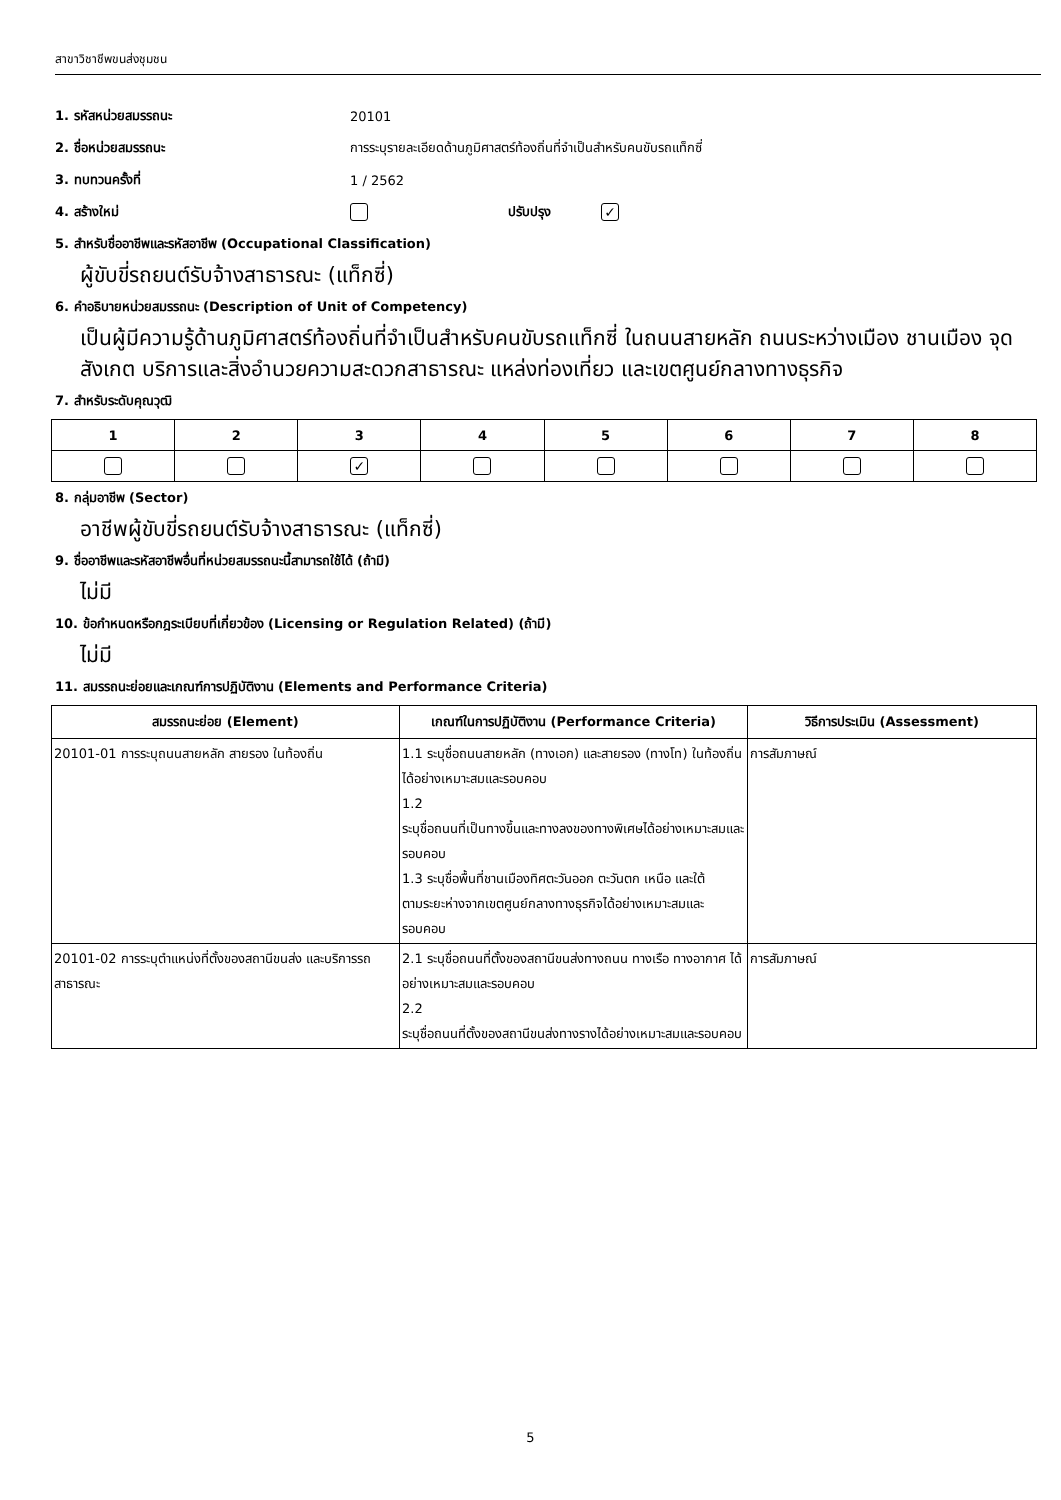สาขาวิชาชีพขนส่งชุมชน
1. รหัสหน่วยสมรรถนะ 20101
2. ชื่อหน่วยสมรรถนะ การระบุรายละเอียดด้านภูมิศาสตร์ท้องถิ่นที่จำเป็นสำหรับคนขับรถแท็กซี่
3. ทบทวนครั้งที่ 1 / 2562
4. สร้างใหม่ ปรับปรุง ✓
5. สำหรับชื่ออาชีพและรหัสอาชีพ (Occupational Classification)
ผู้ขับขี่รถยนต์รับจ้างสาธารณะ (แท็กซี่)
6. คำอธิบายหน่วยสมรรถนะ (Description of Unit of Competency)
เป็นผู้มีความรู้ด้านภูมิศาสตร์ท้องถิ่นที่จำเป็นสำหรับคนขับรถแท็กซี่ ในถนนสายหลัก ถนนระหว่างเมือง ชานเมือง จุดสังเกต บริการและสิ่งอำนวยความสะดวกสาธารณะ แหล่งท่องเที่ยว และเขตศูนย์กลางทางธุรกิจ
7. สำหรับระดับคุณวุฒิ
| 1 | 2 | 3 | 4 | 5 | 6 | 7 | 8 |
| --- | --- | --- | --- | --- | --- | --- | --- |
| | | ✓ | | | | | |
8. กลุ่มอาชีพ (Sector)
อาชีพผู้ขับขี่รถยนต์รับจ้างสาธารณะ (แท็กซี่)
9. ชื่ออาชีพและรหัสอาชีพอื่นที่หน่วยสมรรถนะนี้สามารถใช้ได้ (ถ้ามี)
ไม่มี
10. ข้อกำหนดหรือกฎระเบียบที่เกี่ยวข้อง (Licensing or Regulation Related) (ถ้ามี)
ไม่มี
11. สมรรถนะย่อยและเกณฑ์การปฏิบัติงาน (Elements and Performance Criteria)
| สมรรถนะย่อย (Element) | เกณฑ์ในการปฏิบัติงาน (Performance Criteria) | วิธีการประเมิน (Assessment) |
| --- | --- | --- |
| 20101-01 การระบุถนนสายหลัก สายรอง ในท้องถิ่น | 1.1 ระบุชื่อถนนสายหลัก (ทางเอก) และสายรอง (ทางโท) ในท้องถิ่นได้อย่างเหมาะสมและรอบคอบ 1.2 ระบุชื่อถนนที่เป็นทางขึ้นและทางลงของทางพิเศษได้อย่างเหมาะสมและรอบคอบ 1.3 ระบุชื่อพื้นที่ชานเมืองทิศตะวันออก ตะวันตก เหนือ และใต้ ตามระยะห่างจากเขตศูนย์กลางทางธุรกิจได้อย่างเหมาะสมและรอบคอบ | การสัมภาษณ์ |
| 20101-02 การระบุตำแหน่งที่ตั้งของสถานีขนส่ง และบริการรถสาธารณะ | 2.1 ระบุชื่อถนนที่ตั้งของสถานีขนส่งทางถนน ทางเรือ ทางอากาศ ได้อย่างเหมาะสมและรอบคอบ 2.2 ระบุชื่อถนนที่ตั้งของสถานีขนส่งทางรางได้อย่างเหมาะสมและรอบคอบ | การสัมภาษณ์ |
5